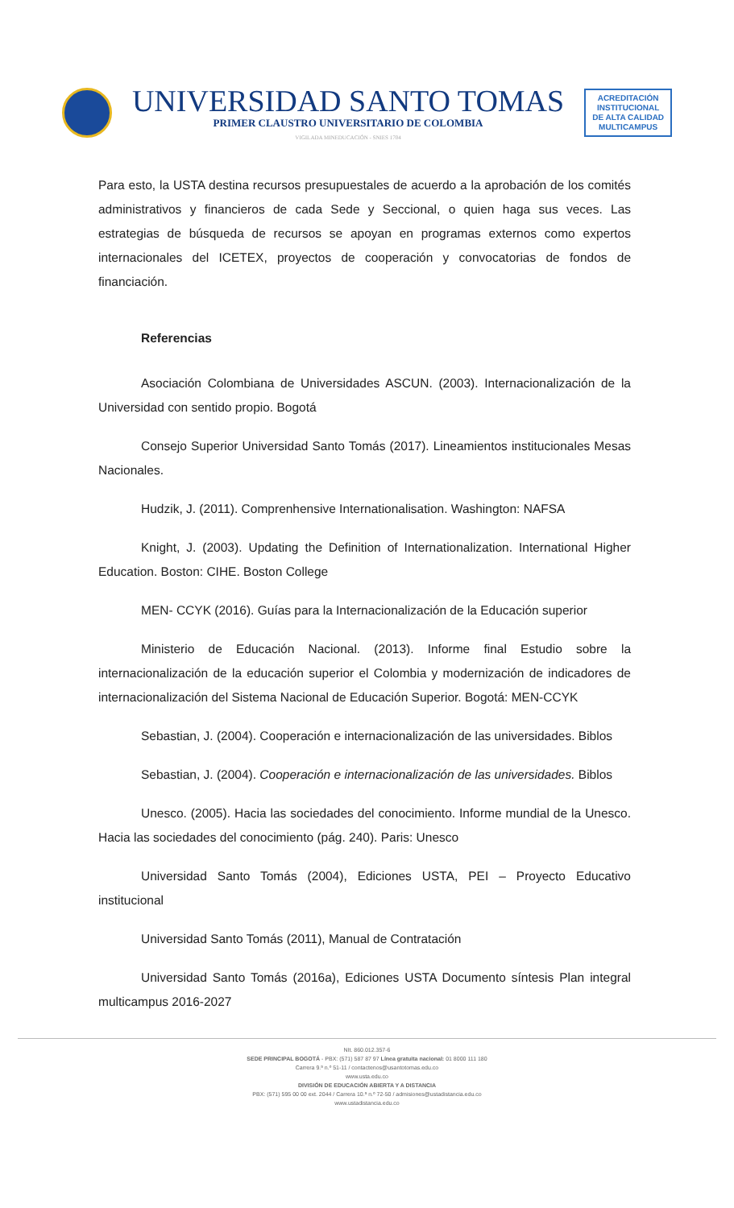UNIVERSIDAD SANTO TOMAS
PRIMER CLAUSTRO UNIVERSITARIO DE COLOMBIA
VIGILADA MINEDUCACIÓN - SNIES 1704
ACREDITACIÓN
INSTITUCIONAL
DE ALTA CALIDAD
MULTICAMPUS
Para esto, la USTA destina recursos presupuestales de acuerdo a la aprobación de los comités administrativos y financieros de cada Sede y Seccional, o quien haga sus veces. Las estrategias de búsqueda de recursos se apoyan en programas externos como expertos internacionales del ICETEX, proyectos de cooperación y convocatorias de fondos de financiación.
Referencias
Asociación Colombiana de Universidades ASCUN. (2003). Internacionalización de la Universidad con sentido propio. Bogotá
Consejo Superior Universidad Santo Tomás (2017). Lineamientos institucionales Mesas Nacionales.
Hudzik, J. (2011). Comprenhensive Internationalisation. Washington: NAFSA
Knight, J. (2003). Updating the Definition of Internationalization. International Higher Education. Boston: CIHE. Boston College
MEN- CCYK (2016). Guías para la Internacionalización de la Educación superior
Ministerio de Educación Nacional. (2013). Informe final Estudio sobre la internacionalización de la educación superior el Colombia y modernización de indicadores de internacionalización del Sistema Nacional de Educación Superior. Bogotá: MEN-CCYK
Sebastian, J. (2004). Cooperación e internacionalización de las universidades. Biblos
Sebastian, J. (2004). Cooperación e internacionalización de las universidades. Biblos
Unesco. (2005). Hacia las sociedades del conocimiento. Informe mundial de la Unesco. Hacia las sociedades del conocimiento (pág. 240). Paris: Unesco
Universidad Santo Tomás (2004), Ediciones USTA, PEI – Proyecto Educativo institucional
Universidad Santo Tomás (2011), Manual de Contratación
Universidad Santo Tomás (2016a), Ediciones USTA Documento síntesis Plan integral multicampus 2016-2027
NIt. 860.012.357-6
SEDE PRINCIPAL BOGOTÁ - PBX: (571) 587 87 97 Línea gratuita nacional: 01 8000 111 180
Carrera 9.ª n.º 51-11 / contactenos@usantotomas.edu.co
www.usta.edu.co
DIVISIÓN DE EDUCACIÓN ABIERTA Y A DISTANCIA
PBX: (571) 595 00 00 ext. 2044 / Carrera 10.ª n.º 72-50 / admisiones@ustadistancia.edu.co
www.ustadistancia.edu.co